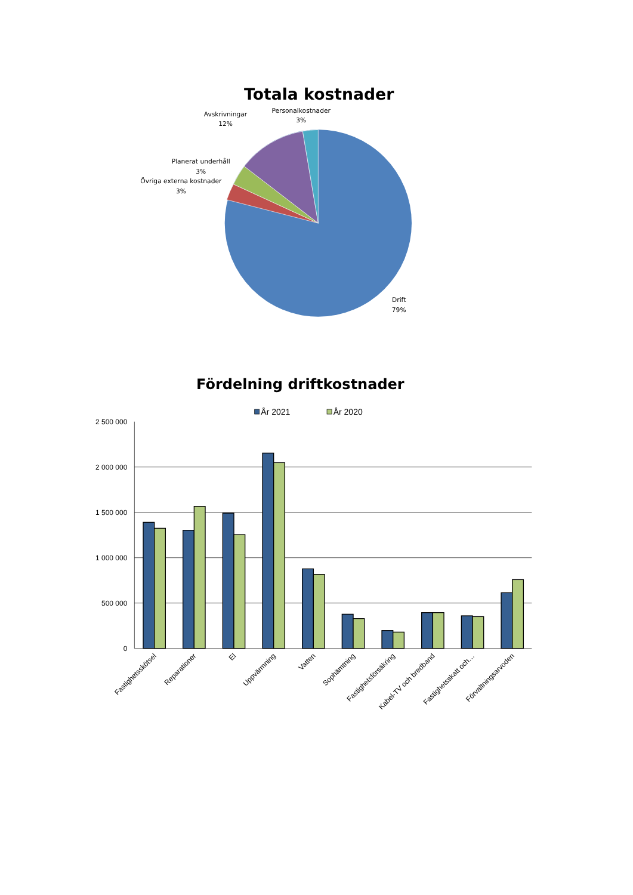Totala kostnader
Avskrivningar
12%
Personalkostnader
3%
Planerat underhåll
3%
Övriga externa kostnader
3%
Drift
79%
Fördelning driftkostnader
År 2021
År 2020
2 500 000
2 000 000
1 500 000
1 000 000
500 000
0
Fastighetsskötsel
Reparationer
El
Uppvärmning
Vatten
Sophämtning
Fastighetsförsäkring
Kabel-TV och bredband
Fastighetsskatt och…
Förvaltningsarvoden